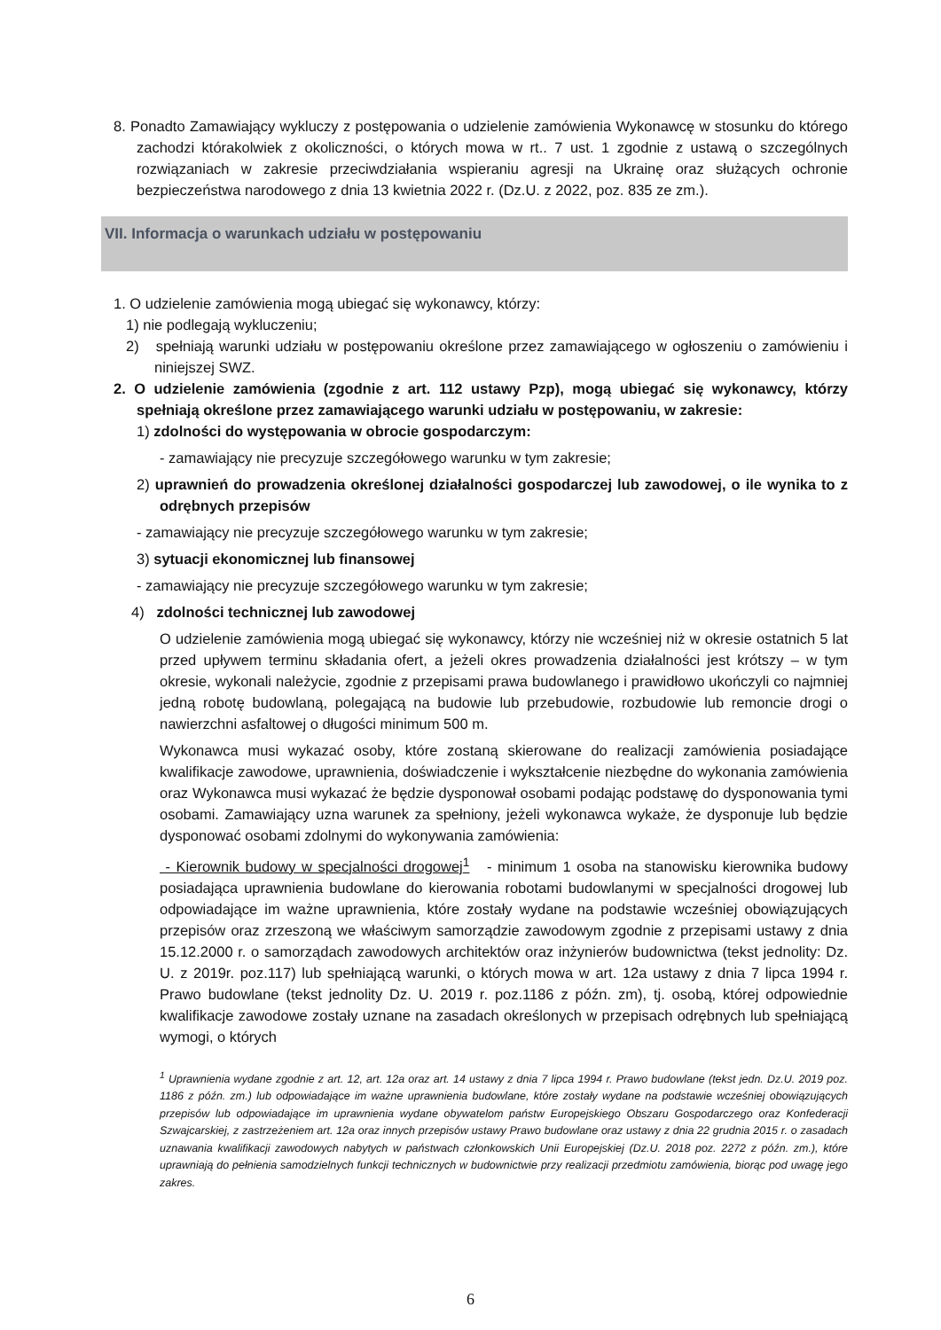8. Ponadto Zamawiający wykluczy z postępowania o udzielenie zamówienia Wykonawcę w stosunku do którego zachodzi którakolwiek z okoliczności, o których mowa w rt.. 7 ust. 1 zgodnie z ustawą o szczególnych rozwiązaniach w zakresie przeciwdziałania wspieraniu agresji na Ukrainę oraz służących ochronie bezpieczeństwa narodowego z dnia 13 kwietnia 2022 r. (Dz.U. z 2022, poz. 835 ze zm.).
VII. Informacja o warunkach udziału w postępowaniu
1. O udzielenie zamówienia mogą ubiegać się wykonawcy, którzy:
1) nie podlegają wykluczeniu;
2) spełniają warunki udziału w postępowaniu określone przez zamawiającego w ogłoszeniu o zamówieniu i niniejszej SWZ.
2. O udzielenie zamówienia (zgodnie z art. 112 ustawy Pzp), mogą ubiegać się wykonawcy, którzy spełniają określone przez zamawiającego warunki udziału w postępowaniu, w zakresie:
1) zdolności do występowania w obrocie gospodarczym:
- zamawiający nie precyzuje szczegółowego warunku w tym zakresie;
2) uprawnień do prowadzenia określonej działalności gospodarczej lub zawodowej, o ile wynika to z odrębnych przepisów
- zamawiający nie precyzuje szczegółowego warunku w tym zakresie;
3) sytuacji ekonomicznej lub finansowej
- zamawiający nie precyzuje szczegółowego warunku w tym zakresie;
4) zdolności technicznej lub zawodowej
O udzielenie zamówienia mogą ubiegać się wykonawcy, którzy nie wcześniej niż w okresie ostatnich 5 lat przed upływem terminu składania ofert, a jeżeli okres prowadzenia działalności jest krótszy – w tym okresie, wykonali należycie, zgodnie z przepisami prawa budowlanego i prawidłowo ukończyli co najmniej jedną robotę budowlaną, polegającą na budowie lub przebudowie, rozbudowie lub remoncie drogi o nawierzchni asfaltowej o długości minimum 500 m.
Wykonawca musi wykazać osoby, które zostaną skierowane do realizacji zamówienia posiadające kwalifikacje zawodowe, uprawnienia, doświadczenie i wykształcenie niezbędne do wykonania zamówienia oraz Wykonawca musi wykazać że będzie dysponował osobami podając podstawę do dysponowania tymi osobami. Zamawiający uzna warunek za spełniony, jeżeli wykonawca wykaże, że dysponuje lub będzie dysponować osobami zdolnymi do wykonywania zamówienia:
- Kierownik budowy w specjalności drogowej<sup>1</sup> - minimum 1 osoba na stanowisku kierownika budowy posiadająca uprawnienia budowlane do kierowania robotami budowlanymi w specjalności drogowej lub odpowiadające im ważne uprawnienia, które zostały wydane na podstawie wcześniej obowiązujących przepisów oraz zrzeszoną we właściwym samorządzie zawodowym zgodnie z przepisami ustawy z dnia 15.12.2000 r. o samorządach zawodowych architektów oraz inżynierów budownictwa (tekst jednolity: Dz. U. z 2019r. poz.117) lub spełniającą warunki, o których mowa w art. 12a ustawy z dnia 7 lipca 1994 r. Prawo budowlane (tekst jednolity Dz. U. 2019 r. poz.1186 z późn. zm), tj. osobą, której odpowiednie kwalifikacje zawodowe zostały uznane na zasadach określonych w przepisach odrębnych lub spełniającą wymogi, o których
<sup>1</sup> Uprawnienia wydane zgodnie z art. 12, art. 12a oraz art. 14 ustawy z dnia 7 lipca 1994 r. Prawo budowlane (tekst jedn. Dz.U. 2019 poz. 1186 z późn. zm.) lub odpowiadające im ważne uprawnienia budowlane, które zostały wydane na podstawie wcześniej obowiązujących przepisów lub odpowiadające im uprawnienia wydane obywatelom państw Europejskiego Obszaru Gospodarczego oraz Konfederacji Szwajcarskiej, z zastrzeżeniem art. 12a oraz innych przepisów ustawy Prawo budowlane oraz ustawy z dnia 22 grudnia 2015 r. o zasadach uznawania kwalifikacji zawodowych nabytych w państwach członkowskich Unii Europejskiej (Dz.U. 2018 poz. 2272 z późn. zm.), które uprawniają do pełnienia samodzielnych funkcji technicznych w budownictwie przy realizacji przedmiotu zamówienia, biorąc pod uwagę jego zakres.
6